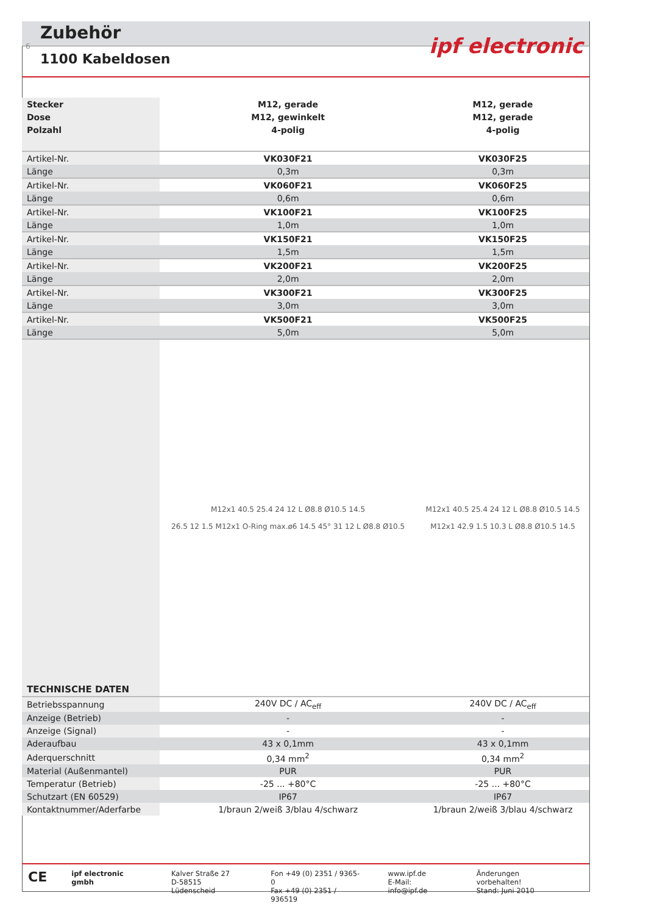Zubehör
6
1100 Kabeldosen
ipf electronic
| Stecker | M12, gerade | M12, gerade |
| --- | --- | --- |
| Dose | M12, gewinkelt | M12, gerade |
| Polzahl | 4-polig | 4-polig |
| Artikel-Nr. | VK030F21 | VK030F25 |
| Länge | 0,3m | 0,3m |
| Artikel-Nr. | VK060F21 | VK060F25 |
| Länge | 0,6m | 0,6m |
| Artikel-Nr. | VK100F21 | VK100F25 |
| Länge | 1,0m | 1,0m |
| Artikel-Nr. | VK150F21 | VK150F25 |
| Länge | 1,5m | 1,5m |
| Artikel-Nr. | VK200F21 | VK200F25 |
| Länge | 2,0m | 2,0m |
| Artikel-Nr. | VK300F21 | VK300F25 |
| Länge | 3,0m | 3,0m |
| Artikel-Nr. | VK500F21 | VK500F25 |
| Länge | 5,0m | 5,0m |
| TECHNISCHE DATEN | M12x1 40.5 25.4 24 12 L Ø8.8 Ø10.5 14.5 26.5 12 1.5 M12x1 O-Ring max.ø6 14.5 45° 31 12 L Ø8.8 Ø10.5 | M12x1 40.5 25.4 24 12 L Ø8.8 Ø10.5 14.5 M12x1 42.9 1.5 10.3 L Ø8.8 Ø10.5 14.5 |
| Betriebsspannung | 240V DC / AC<sub>eff</sub> | 240V DC / AC<sub>eff</sub> |
| Anzeige (Betrieb) | - | - |
| Anzeige (Signal) | - | - |
| Aderaufbau | 43 x 0,1mm | 43 x 0,1mm |
| Aderquerschnitt | 0,34 mm<sup>2</sup> | 0,34 mm<sup>2</sup> |
| Material (Außenmantel) | PUR | PUR |
| Temperatur (Betrieb) | -25 ... +80°C | -25 ... +80°C |
| Schutzart (EN 60529) | IP67 | IP67 |
| Kontaktnummer/Aderfarbe | 1/braun 2/weiß 3/blau 4/schwarz | 1/braun 2/weiß 3/blau 4/schwarz |
CE
ipf electronic gmbh Kalver Straße 27
D-58515 Lüdenscheid
Fon +49 (0) 2351 / 9365-0
Fax +49 (0) 2351 / 936519
www.ipf.de
E-Mail: info@ipf.de
Änderungen vorbehalten!
Stand: Juni 2010